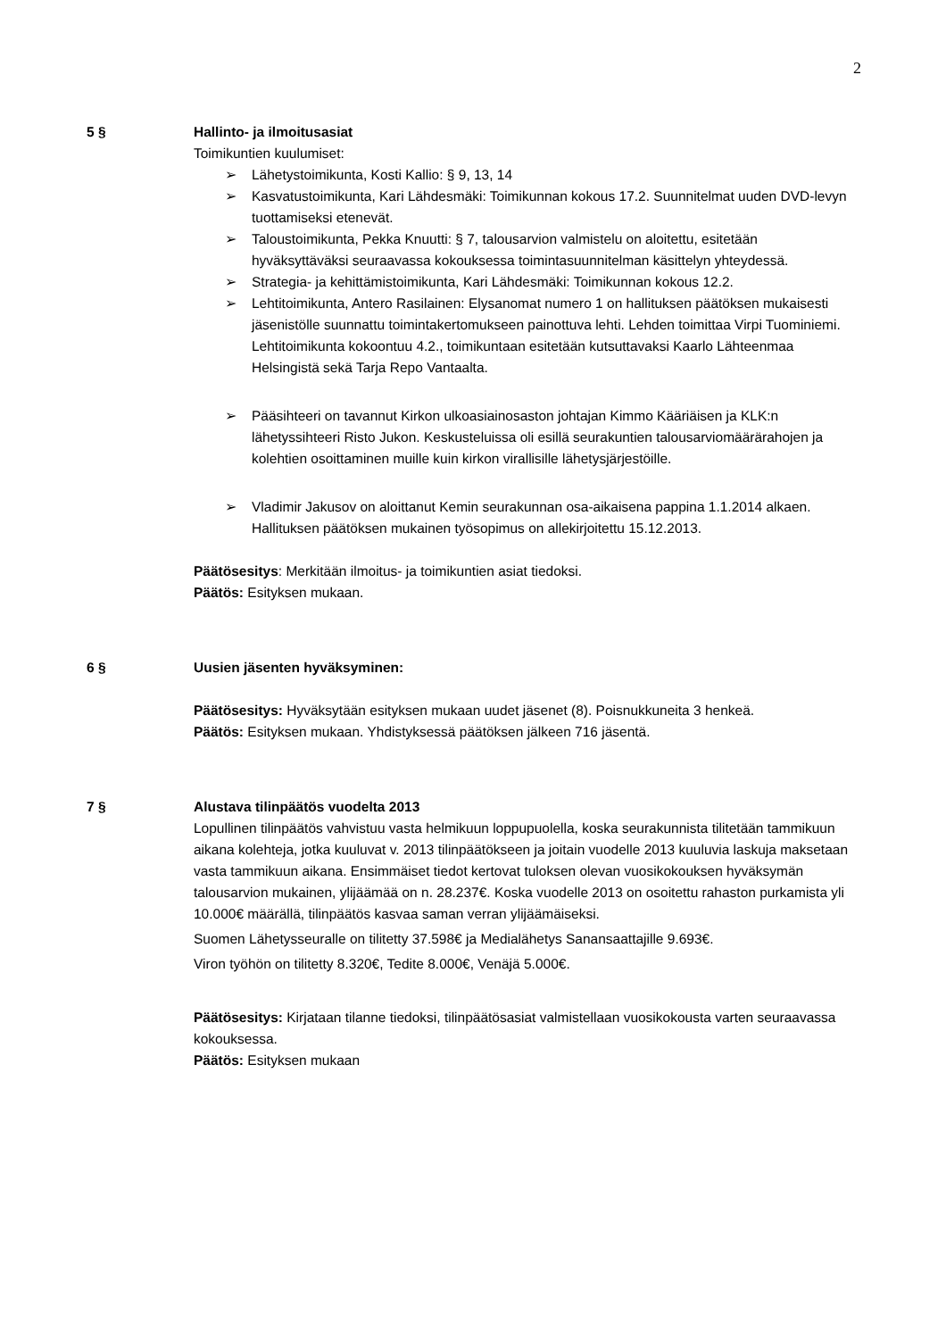2
5 § Hallinto- ja ilmoitusasiat
Toimikuntien kuulumiset:
➢ Lähetystoimikunta, Kosti Kallio: § 9, 13, 14
➢ Kasvatustoimikunta, Kari Lähdesmäki: Toimikunnan kokous 17.2. Suunnitelmat uuden DVD-levyn tuottamiseksi etenevät.
➢ Taloustoimikunta, Pekka Knuutti: § 7, talousarvion valmistelu on aloitettu, esitetään hyväksyttäväksi seuraavassa kokouksessa toimintasuunnitelman käsittelyn yhteydessä.
➢ Strategia- ja kehittämistoimikunta, Kari Lähdesmäki: Toimikunnan kokous 12.2.
➢ Lehtitoimikunta, Antero Rasilainen: Elysanomat numero 1 on hallituksen päätöksen mukaisesti jäsenistölle suunnattu toimintakertomukseen painottuva lehti. Lehden toimittaa Virpi Tuominiemi. Lehtitoimikunta kokoontuu 4.2., toimikuntaan esitetään kutsuttavaksi Kaarlo Lähteenmaa Helsingistä sekä Tarja Repo Vantaalta.
➢ Pääsihteeri on tavannut Kirkon ulkoasiainosaston johtajan Kimmo Kääriäisen ja KLK:n lähetyssihteeri Risto Jukon. Keskusteluissa oli esillä seurakuntien talousarviomäärärahojen ja kolehtien osoittaminen muille kuin kirkon virallisille lähetysjärjestöille.
➢ Vladimir Jakusov on aloittanut Kemin seurakunnan osa-aikaisena pappina 1.1.2014 alkaen. Hallituksen päätöksen mukainen työsopimus on allekirjoitettu 15.12.2013.
Päätösesitys: Merkitään ilmoitus- ja toimikuntien asiat tiedoksi.
Päätös: Esityksen mukaan.
6 § Uusien jäsenten hyväksyminen:
Päätösesitys: Hyväksytään esityksen mukaan uudet jäsenet (8). Poisnukkuneita 3 henkeä.
Päätös: Esityksen mukaan. Yhdistyksessä päätöksen jälkeen 716 jäsentä.
7 § Alustava tilinpäätös vuodelta 2013
Lopullinen tilinpäätös vahvistuu vasta helmikuun loppupuolella, koska seurakunnista tilitetään tammikuun aikana kolehteja, jotka kuuluvat v. 2013 tilinpäätökseen ja joitain vuodelle 2013 kuuluvia laskuja maksetaan vasta tammikuun aikana. Ensimmäiset tiedot kertovat tuloksen olevan vuosikokouksen hyväksymän talousarvion mukainen, ylijäämää on n. 28.237€. Koska vuodelle 2013 on osoitettu rahaston purkamista yli 10.000€ määrällä, tilinpäätös kasvaa saman verran ylijäämäiseksi.
Suomen Lähetysseuralle on tilitetty 37.598€ ja Medialähetys Sanansaattajille 9.693€.
Viron työhön on tilitetty 8.320€, Tedite 8.000€, Venäjä 5.000€.
Päätösesitys: Kirjataan tilanne tiedoksi, tilinpäätösasiat valmistellaan vuosikokousta varten seuraavassa kokouksessa.
Päätös: Esityksen mukaan